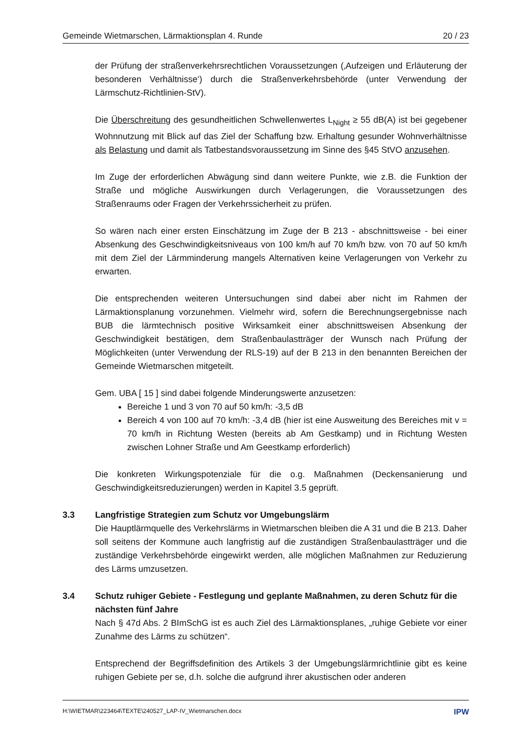Gemeinde Wietmarschen, Lärmaktionsplan 4. Runde 20 / 23
der Prüfung der straßenverkehrsrechtlichen Voraussetzungen (‚Aufzeigen und Erläuterung der besonderen Verhältnisse‘) durch die Straßenverkehrsbehörde (unter Verwendung der Lärmschutz-Richtlinien-StV).
Die Überschreitung des gesundheitlichen Schwellenwertes L<sub>Night</sub> ≥ 55 dB(A) ist bei gegebener Wohnnutzung mit Blick auf das Ziel der Schaffung bzw. Erhaltung gesunder Wohnverhältnisse als Belastung und damit als Tatbestandsvoraussetzung im Sinne des §45 StVO anzusehen.
Im Zuge der erforderlichen Abwägung sind dann weitere Punkte, wie z.B. die Funktion der Straße und mögliche Auswirkungen durch Verlagerungen, die Voraussetzungen des Straßenraums oder Fragen der Verkehrssicherheit zu prüfen.
So wären nach einer ersten Einschätzung im Zuge der B 213 - abschnittsweise - bei einer Absenkung des Geschwindigkeitsniveaus von 100 km/h auf 70 km/h bzw. von 70 auf 50 km/h mit dem Ziel der Lärmminderung mangels Alternativen keine Verlagerungen von Verkehr zu erwarten.
Die entsprechenden weiteren Untersuchungen sind dabei aber nicht im Rahmen der Lärmaktionsplanung vorzunehmen. Vielmehr wird, sofern die Berechnungsergebnisse nach BUB die lärmtechnisch positive Wirksamkeit einer abschnittsweisen Absenkung der Geschwindigkeit bestätigen, dem Straßenbaulastträger der Wunsch nach Prüfung der Möglichkeiten (unter Verwendung der RLS-19) auf der B 213 in den benannten Bereichen der Gemeinde Wietmarschen mitgeteilt.
Gem. UBA [ 15 ] sind dabei folgende Minderungswerte anzusetzen:
Bereiche 1 und 3 von 70 auf 50 km/h: -3,5 dB
Bereich 4 von 100 auf 70 km/h: -3,4 dB (hier ist eine Ausweitung des Bereiches mit v = 70 km/h in Richtung Westen (bereits ab Am Gestkamp) und in Richtung Westen zwischen Lohner Straße und Am Geestkamp erforderlich)
Die konkreten Wirkungspotenziale für die o.g. Maßnahmen (Deckensanierung und Geschwindigkeitsreduzierungen) werden in Kapitel 3.5 geprüft.
3.3 Langfristige Strategien zum Schutz vor Umgebungslärm
Die Hauptlärmquelle des Verkehrslärms in Wietmarschen bleiben die A 31 und die B 213. Daher soll seitens der Kommune auch langfristig auf die zuständigen Straßenbaulastträger und die zuständige Verkehrsbehörde eingewirkt werden, alle möglichen Maßnahmen zur Reduzierung des Lärms umzusetzen.
3.4 Schutz ruhiger Gebiete - Festlegung und geplante Maßnahmen, zu deren Schutz für die nächsten fünf Jahre
Nach § 47d Abs. 2 BImSchG ist es auch Ziel des Lärmaktionsplanes, „ruhige Gebiete vor einer Zunahme des Lärms zu schützen“.
Entsprechend der Begriffsdefinition des Artikels 3 der Umgebungslärmrichtlinie gibt es keine ruhigen Gebiete per se, d.h. solche die aufgrund ihrer akustischen oder anderen
H:\WIETMAR\223464\TEXTE\240527_LAP-IV_Wietmarschen.docx IPW